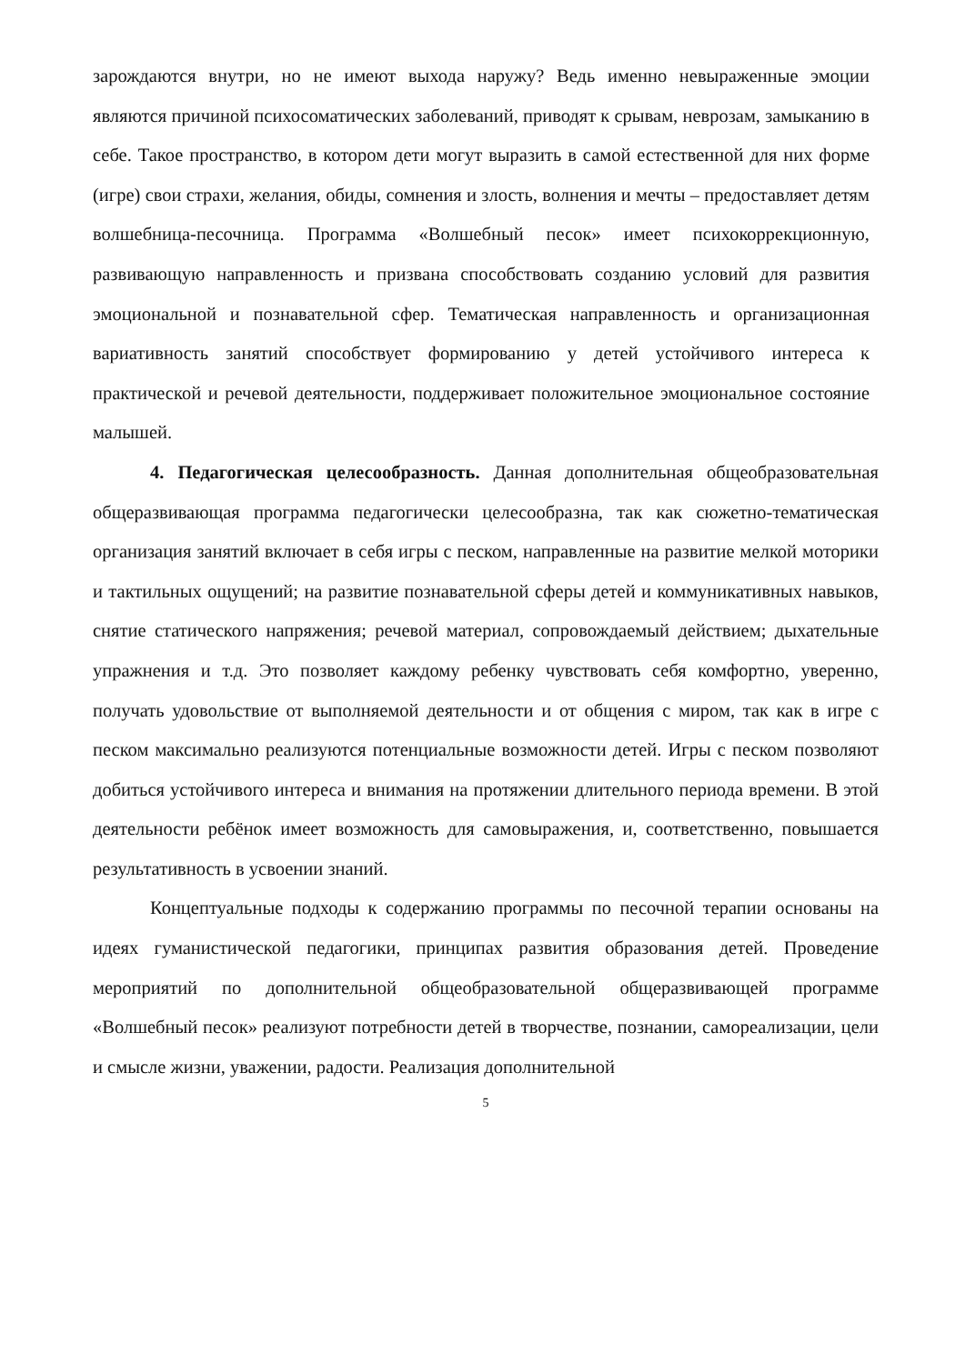зарождаются внутри, но не имеют выхода наружу? Ведь именно невыраженные эмоции являются причиной психосоматических заболеваний, приводят к срывам, неврозам, замыканию в себе. Такое пространство, в котором дети могут выразить в самой естественной для них форме (игре) свои страхи, желания, обиды, сомнения и злость, волнения и мечты – предоставляет детям волшебница-песочница. Программа «Волшебный песок» имеет психокоррекционную, развивающую направленность и призвана способствовать созданию условий для развития эмоциональной и познавательной сфер. Тематическая направленность и организационная вариативность занятий способствует формированию у детей устойчивого интереса к практической и речевой деятельности, поддерживает положительное эмоциональное состояние малышей.
4. Педагогическая целесообразность. Данная дополнительная общеобразовательная общеразвивающая программа педагогически целесообразна, так как сюжетно-тематическая организация занятий включает в себя игры с песком, направленные на развитие мелкой моторики и тактильных ощущений; на развитие познавательной сферы детей и коммуникативных навыков, снятие статического напряжения; речевой материал, сопровождаемый действием; дыхательные упражнения и т.д. Это позволяет каждому ребенку чувствовать себя комфортно, уверенно, получать удовольствие от выполняемой деятельности и от общения с миром, так как в игре с песком максимально реализуются потенциальные возможности детей. Игры с песком позволяют добиться устойчивого интереса и внимания на протяжении длительного периода времени. В этой деятельности ребёнок имеет возможность для самовыражения, и, соответственно, повышается результативность в усвоении знаний.
Концептуальные подходы к содержанию программы по песочной терапии основаны на идеях гуманистической педагогики, принципах развития образования детей. Проведение мероприятий по дополнительной общеобразовательной общеразвивающей программе «Волшебный песок» реализуют потребности детей в творчестве, познании, самореализации, цели и смысле жизни, уважении, радости. Реализация дополнительной
5